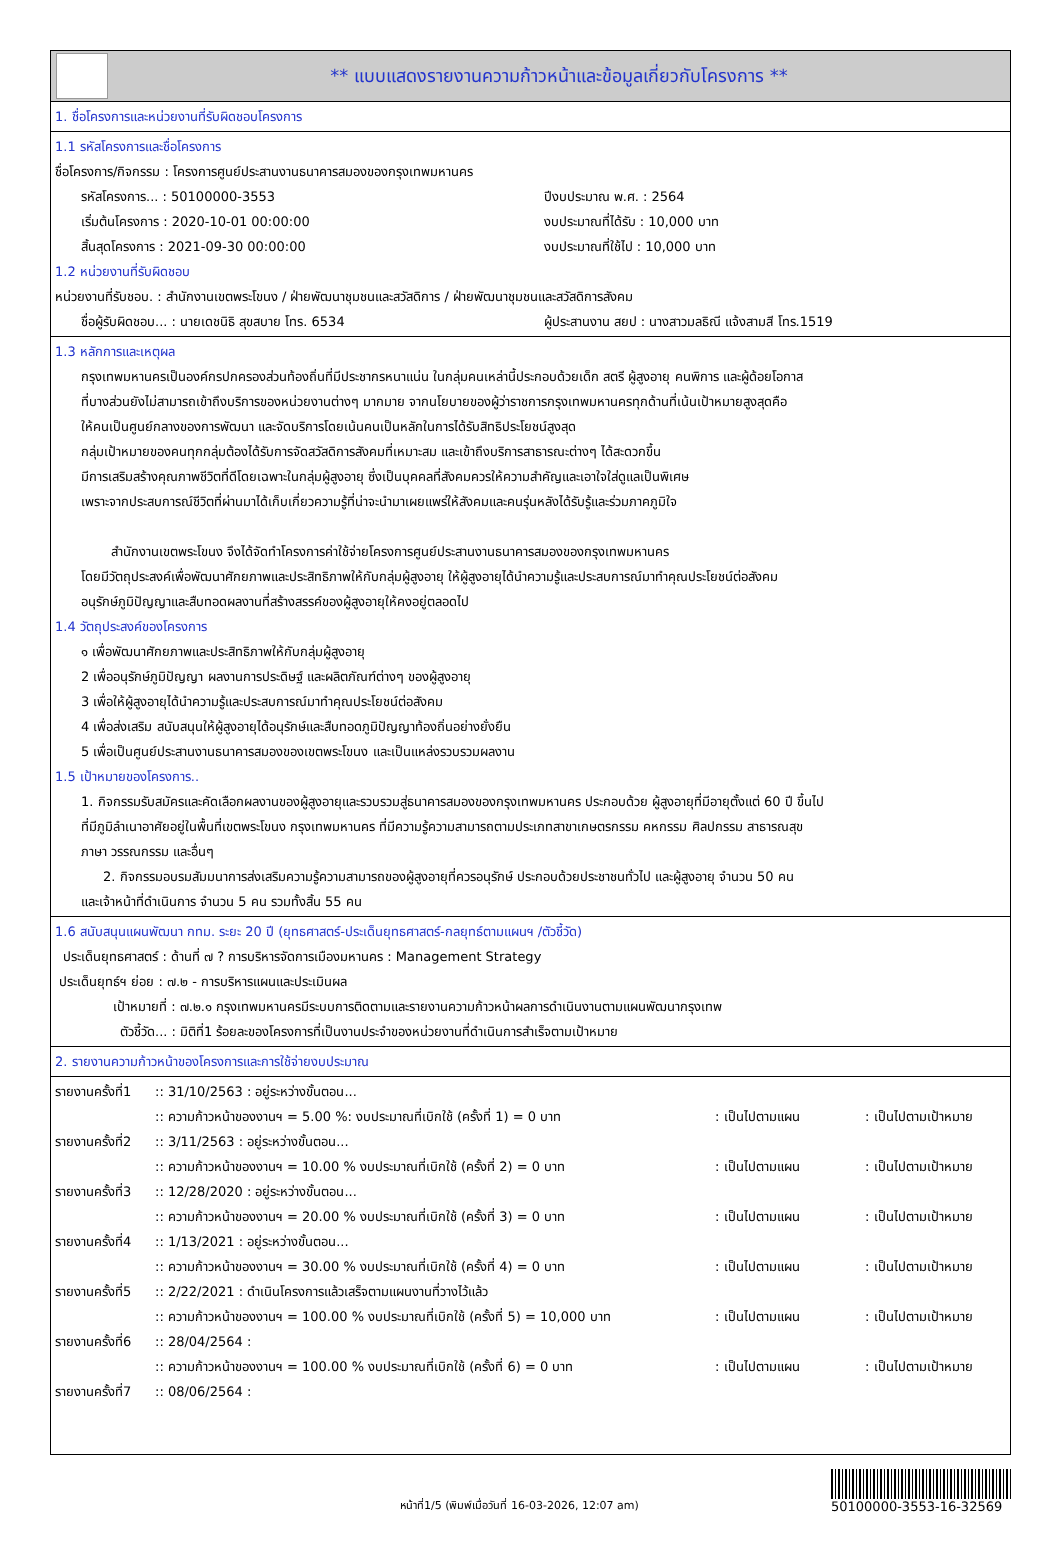** แบบแสดงรายงานความก้าวหน้าและข้อมูลเกี่ยวกับโครงการ **
1. ชื่อโครงการและหน่วยงานที่รับผิดชอบโครงการ
1.1 รหัสโครงการและชื่อโครงการ
ชื่อโครงการ/กิจกรรม : โครงการศูนย์ประสานงานธนาคารสมองของกรุงเทพมหานคร
รหัสโครงการ... : 50100000-3553 ปีงบประมาณ พ.ศ. : 2564
เริ่มต้นโครงการ : 2020-10-01 00:00:00 งบประมาณที่ได้รับ : 10,000 บาท
สิ้นสุดโครงการ : 2021-09-30 00:00:00 งบประมาณที่ใช้ไป : 10,000 บาท
1.2 หน่วยงานที่รับผิดชอบ
หน่วยงานที่รับชอบ. : สำนักงานเขตพระโขนง / ฝ่ายพัฒนาชุมชนและสวัสดิการ / ฝ่ายพัฒนาชุมชนและสวัสดิการสังคม
ชื่อผู้รับผิดชอบ... : นายเดชนิธิ สุขสบาย โทร. 6534 ผู้ประสานงาน สยป : นางสาวมลธิณี แจ้งสามสี โทร.1519
1.3 หลักการและเหตุผล
กรุงเทพมหานครเป็นองค์กรปกครองส่วนท้องถิ่นที่มีประชากรหนาแน่น ในกลุ่มคนเหล่านี้ประกอบด้วยเด็ก สตรี ผู้สูงอายุ คนพิการ และผู้ด้อยโอกาส
ที่บางส่วนยังไม่สามารถเข้าถึงบริการของหน่วยงานต่างๆ มากมาย จากนโยบายของผู้ว่าราชการกรุงเทพมหานครทุกด้านที่เน้นเป้าหมายสูงสุดคือ
ให้คนเป็นศูนย์กลางของการพัฒนา และจัดบริการโดยเน้นคนเป็นหลักในการได้รับสิทธิประโยชน์สูงสุด
กลุ่มเป้าหมายของคนทุกกลุ่มต้องได้รับการจัดสวัสดิการสังคมที่เหมาะสม และเข้าถึงบริการสาธารณะต่างๆ ได้สะดวกขึ้น
มีการเสริมสร้างคุณภาพชีวิตที่ดีโดยเฉพาะในกลุ่มผู้สูงอายุ ซึ่งเป็นบุคคลที่สังคมควรให้ความสำคัญและเอาใจใส่ดูแลเป็นพิเศษ
เพราะจากประสบการณ์ชีวิตที่ผ่านมาได้เก็บเกี่ยวความรู้ที่น่าจะนำมาเผยแพร่ให้สังคมและคนรุ่นหลังได้รับรู้และร่วมภาคภูมิใจ
สำนักงานเขตพระโขนง จึงได้จัดทำโครงการค่าใช้จ่ายโครงการศูนย์ประสานงานธนาคารสมองของกรุงเทพมหานคร
โดยมีวัตถุประสงค์เพื่อพัฒนาศักยภาพและประสิทธิภาพให้กับกลุ่มผู้สูงอายุ ให้ผู้สูงอายุได้นำความรู้และประสบการณ์มาทำคุณประโยชน์ต่อสังคม
อนุรักษ์ภูมิปัญญาและสืบทอดผลงานที่สร้างสรรค์ของผู้สูงอายุให้คงอยู่ตลอดไป
1.4 วัตถุประสงค์ของโครงการ
๑ เพื่อพัฒนาศักยภาพและประสิทธิภาพให้กับกลุ่มผู้สูงอายุ
2 เพื่ออนุรักษ์ภูมิปัญญา ผลงานการประดิษฐ์ และผลิตภัณฑ์ต่างๆ ของผู้สูงอายุ
3 เพื่อให้ผู้สูงอายุได้นำความรู้และประสบการณ์มาทำคุณประโยชน์ต่อสังคม
4 เพื่อส่งเสริม สนับสนุนให้ผู้สูงอายุได้อนุรักษ์และสืบทอดภูมิปัญญาท้องถิ่นอย่างยั่งยืน
5 เพื่อเป็นศูนย์ประสานงานธนาคารสมองของเขตพระโขนง และเป็นแหล่งรวบรวมผลงาน
1.5 เป้าหมายของโครงการ..
1. กิจกรรมรับสมัครและคัดเลือกผลงานของผู้สูงอายุและรวบรวมสู่ธนาคารสมองของกรุงเทพมหานคร ประกอบด้วย ผู้สูงอายุที่มีอายุตั้งแต่ 60 ปี ขึ้นไป
ที่มีภูมิลำเนาอาศัยอยู่ในพื้นที่เขตพระโขนง กรุงเทพมหานคร ที่มีความรู้ความสามารถตามประเภทสาขาเกษตรกรรม คหกรรม ศิลปกรรม สาธารณสุข
ภาษา วรรณกรรม และอื่นๆ
2. กิจกรรมอบรมสัมมนาการส่งเสริมความรู้ความสามารถของผู้สูงอายุที่ควรอนุรักษ์ ประกอบด้วยประชาชนทั่วไป และผู้สูงอายุ จำนวน 50 คน
และเจ้าหน้าที่ดำเนินการ จำนวน 5 คน รวมทั้งสิ้น 55 คน
1.6 สนับสนุนแผนพัฒนา กทม. ระยะ 20 ปี (ยุทธศาสตร์-ประเด็นยุทธศาสตร์-กลยุทธ์ตามแผนฯ /ตัวชี้วัด)
ประเด็นยุทธศาสตร์ : ด้านที่ ๗ ? การบริหารจัดการเมืองมหานคร : Management Strategy
ประเด็นยุทธ์ฯ ย่อย : ๗.๒ - การบริหารแผนและประเมินผล
เป้าหมายที่ : ๗.๒.๑ กรุงเทพมหานครมีระบบการติดตามและรายงานความก้าวหน้าผลการดำเนินงานตามแผนพัฒนากรุงเทพ
ตัวชี้วัด... : มิติที่1 ร้อยละของโครงการที่เป็นงานประจำของหน่วยงานที่ดำเนินการสำเร็จตามเป้าหมาย
2. รายงานความก้าวหน้าของโครงการและการใช้จ่ายงบประมาณ
รายงานครั้งที่1:: 31/10/2563 : อยู่ระหว่างขั้นตอน... :: ความก้าวหน้าของงานฯ = 5.00 %: งบประมาณที่เบิกใช้ (ครั้งที่ 1) = 0 บาท: เป็นไปตามแผน: เป็นไปตามเป้าหมาย รายงานครั้งที่2:: 3/11/2563 : อยู่ระหว่างขั้นตอน... :: ความก้าวหน้าของงานฯ = 10.00 % งบประมาณที่เบิกใช้ (ครั้งที่ 2) = 0 บาท: เป็นไปตามแผน: เป็นไปตามเป้าหมาย รายงานครั้งที่3:: 12/28/2020 : อยู่ระหว่างขั้นตอน... :: ความก้าวหน้าของงานฯ = 20.00 % งบประมาณที่เบิกใช้ (ครั้งที่ 3) = 0 บาท: เป็นไปตามแผน: เป็นไปตามเป้าหมาย รายงานครั้งที่4:: 1/13/2021 : อยู่ระหว่างขั้นตอน... :: ความก้าวหน้าของงานฯ = 30.00 % งบประมาณที่เบิกใช้ (ครั้งที่ 4) = 0 บาท: เป็นไปตามแผน: เป็นไปตามเป้าหมาย รายงานครั้งที่5:: 2/22/2021 : ดำเนินโครงการแล้วเสร็จตามแผนงานที่วางไว้แล้ว :: ความก้าวหน้าของงานฯ = 100.00 % งบประมาณที่เบิกใช้ (ครั้งที่ 5) = 10,000 บาท: เป็นไปตามแผน: เป็นไปตามเป้าหมาย รายงานครั้งที่6:: 28/04/2564 : :: ความก้าวหน้าของงานฯ = 100.00 % งบประมาณที่เบิกใช้ (ครั้งที่ 6) = 0 บาท: เป็นไปตามแผน: เป็นไปตามเป้าหมาย รายงานครั้งที่7:: 08/06/2564 :
หน้าที่1/5 (พิมพ์เมื่อวันที่ 16-03-2026, 12:07 am)
50100000-3553-16-32569